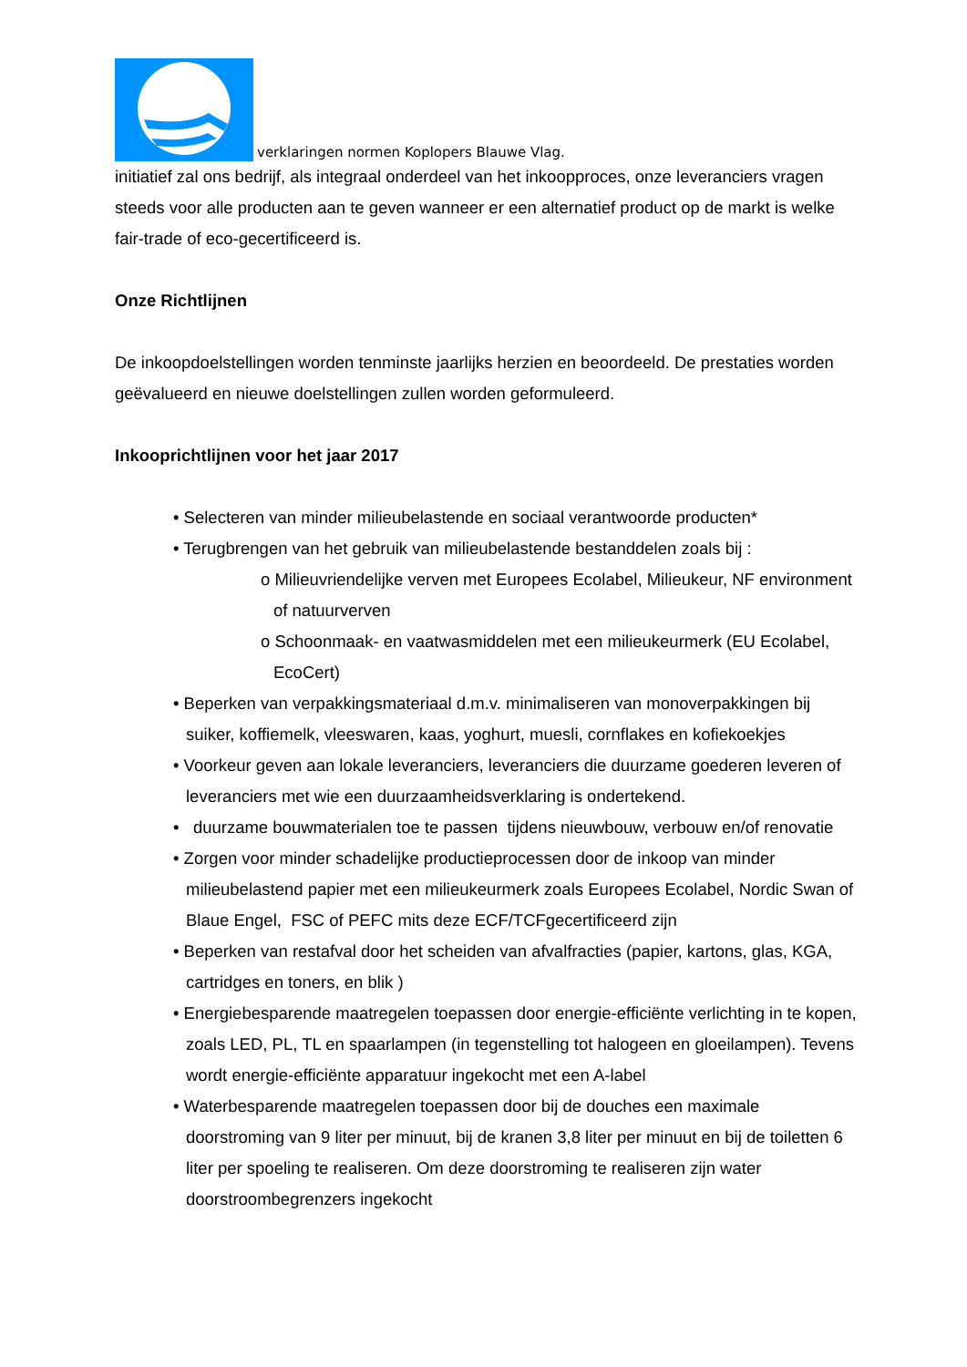verklaringen normen Koplopers Blauwe Vlag.
initiatief zal ons bedrijf, als integraal onderdeel van het inkoopproces, onze leveranciers vragen steeds voor alle producten aan te geven wanneer er een alternatief product op de markt is welke fair-trade of eco-gecertificeerd is.
Onze Richtlijnen
De inkoopdoelstellingen worden tenminste jaarlijks herzien en beoordeeld. De prestaties worden geëvalueerd en nieuwe doelstellingen zullen worden geformuleerd.
Inkooprichtlijnen voor het jaar 2017
• Selecteren van minder milieubelastende en sociaal verantwoorde producten*
• Terugbrengen van het gebruik van milieubelastende bestanddelen zoals bij :
o Milieuvriendelijke verven met Europees Ecolabel, Milieukeur, NF environment of natuurverven
o Schoonmaak- en vaatwasmiddelen met een milieukeurmerk (EU Ecolabel, EcoCert)
• Beperken van verpakkingsmateriaal d.m.v. minimaliseren van monoverpakkingen bij suiker, koffiemelk, vleeswaren, kaas, yoghurt, muesli, cornflakes en kofiekoekjes
• Voorkeur geven aan lokale leveranciers, leveranciers die duurzame goederen leveren of leveranciers met wie een duurzaamheidsverklaring is ondertekend.
• duurzame bouwmaterialen toe te passen tijdens nieuwbouw, verbouw en/of renovatie
• Zorgen voor minder schadelijke productieprocessen door de inkoop van minder milieubelastend papier met een milieukeurmerk zoals Europees Ecolabel, Nordic Swan of Blaue Engel, FSC of PEFC mits deze ECF/TCFgecertificeerd zijn
• Beperken van restafval door het scheiden van afvalfracties (papier, kartons, glas, KGA, cartridges en toners, en blik )
• Energiebesparende maatregelen toepassen door energie-efficiënte verlichting in te kopen, zoals LED, PL, TL en spaarlampen (in tegenstelling tot halogeen en gloeilampen). Tevens wordt energie-efficiënte apparatuur ingekocht met een A-label
• Waterbesparende maatregelen toepassen door bij de douches een maximale doorstroming van 9 liter per minuut, bij de kranen 3,8 liter per minuut en bij de toiletten 6 liter per spoeling te realiseren. Om deze doorstroming te realiseren zijn water doorstroombegrenzers ingekocht